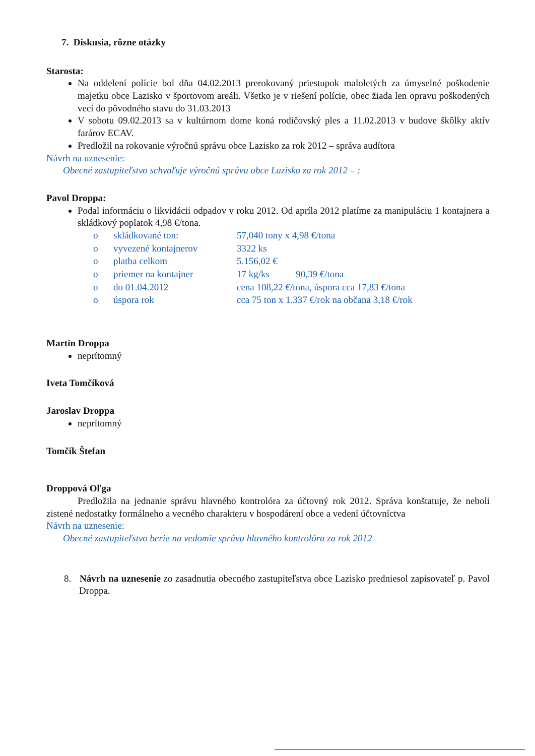7. Diskusia, rôzne otázky
Starosta:
Na oddelení polície bol dňa 04.02.2013 prerokovaný priestupok maloletých za úmyselné poškodenie majetku obce Lazisko v športovom areáli. Všetko je v riešení polície, obec žiada len opravu poškodených vecí do pôvodného stavu do 31.03.2013
V sobotu 09.02.2013 sa v kultúrnom dome koná rodičovský ples a 11.02.2013 v budove škôlky aktív farárov ECAV.
Predložil na rokovanie výročnú správu obce Lazisko za rok 2012 – správa audítora
Návrh na uznesenie:
Obecné zastupiteľstvo schvaľuje výročnú správu obce Lazisko za rok 2012 – :
Pavol Droppa:
Podal informáciu o likvidácii odpadov v roku 2012. Od apríla 2012 platíme za manipuláciu 1 kontajnera a skládkový poplatok 4,98 €/tona.
| o | skládkované ton: | 57,040 tony x 4,98 €/tona |
| o | vyvezené kontajnerov | 3322 ks |
| o | platba celkom | 5.156,02 € |
| o | priemer na kontajner | 17 kg/ks 90,39 €/tona |
| o | do 01.04.2012 | cena 108,22 €/tona, úspora cca 17,83 €/tona |
| o | úspora rok | cca 75 ton x 1.337 €/rok na občana 3,18 €/rok |
Martin Droppa
neprítomný
Iveta Tomčíková
Jaroslav Droppa
neprítomný
Tomčík Štefan
Droppová Oľga
Predložila na jednanie správu hlavného kontrolóra za účtovný rok 2012. Správa konštatuje, že neboli zistené nedostatky formálneho a vecného charakteru v hospodárení obce a vedení účtovníctva
Návrh na uznesenie:
Obecné zastupiteľstvo berie na vedomie správu hlavného kontrolóra za rok 2012
8. Návrh na uznesenie zo zasadnutia obecného zastupiteľstva obce Lazisko predniesol zapisovateľ p. Pavol Droppa.